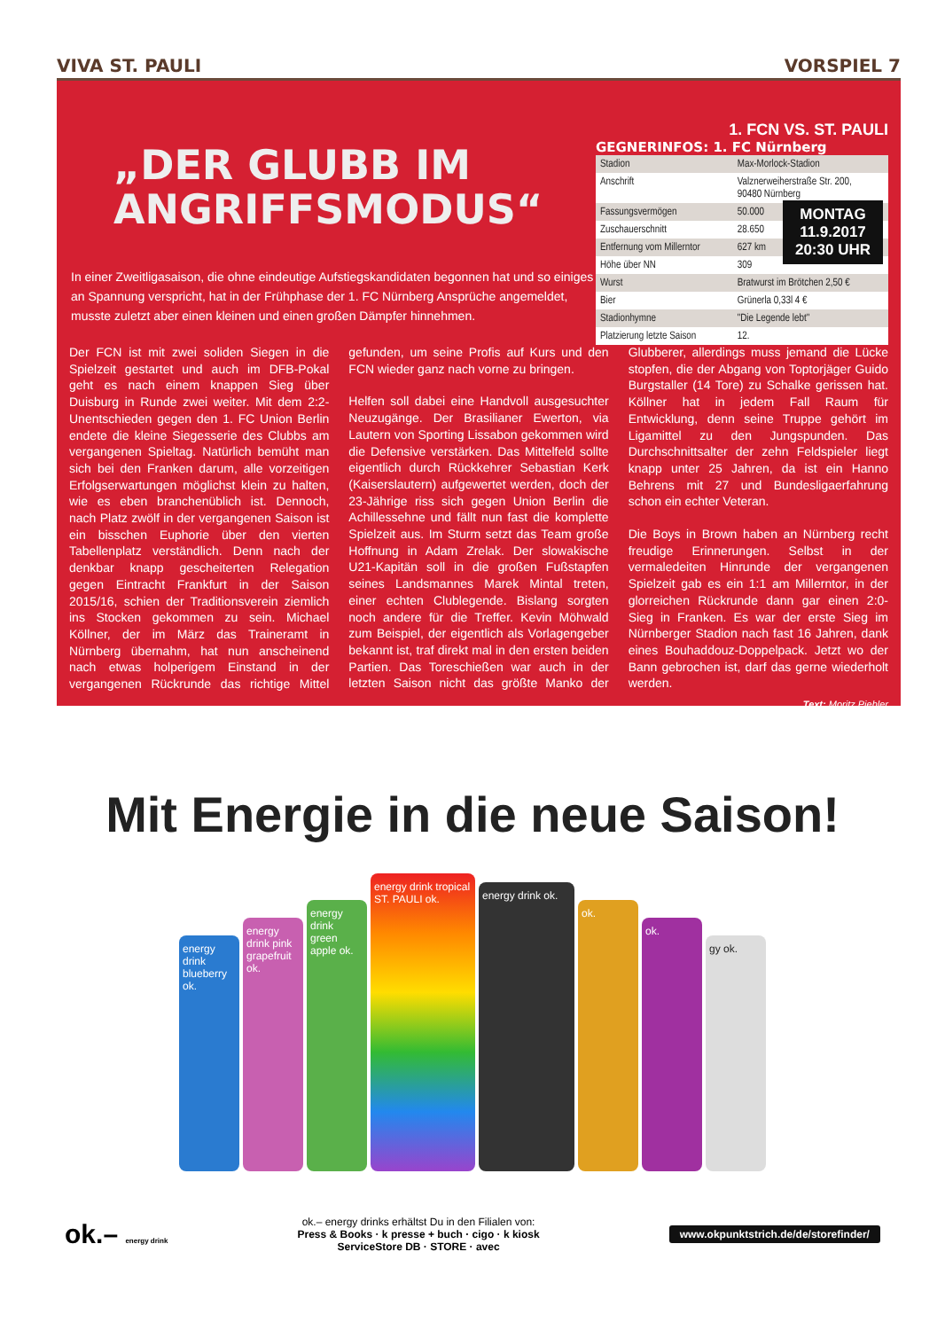VIVA ST. PAULI VORSPIEL 7
„DER GLUBB IM ANGRIFFSMODUS“
In einer Zweitligasaison, die ohne eindeutige Aufstiegskandidaten begonnen hat und so einiges an Spannung verspricht, hat in der Frühphase der 1. FC Nürnberg Ansprüche angemeldet, musste zuletzt aber einen kleinen und einen großen Dämpfer hinnehmen.
1. FCN VS. ST. PAULI
GEGNERINFOS: 1. FC Nürnberg
| Stadion | Max-Morlock-Stadion |
| Anschrift | Valznerweiherstraße Str. 200, 90480 Nürnberg |
| Fassungsvermögen | 50.000 |
| Zuschauerschnitt | 28.650 |
| Entfernung vom Millerntor | 627 km |
| Höhe über NN | 309 |
| Wurst | Bratwurst im Brötchen 2,50 € |
| Bier | Grünerla 0,33l 4 € |
| Stadionhymne | "Die Legende lebt" |
| Platzierung letzte Saison | 12. |
MONTAG
11.9.2017
20:30 UHR
Der FCN ist mit zwei soliden Siegen in die Spielzeit gestartet und auch im DFB-Pokal geht es nach einem knappen Sieg über Duisburg in Runde zwei weiter. Mit dem 2:2-Unentschieden gegen den 1. FC Union Berlin endete die kleine Siegesserie des Clubbs am vergangenen Spieltag. Natürlich bemüht man sich bei den Franken darum, alle vorzeitigen Erfolgserwartungen möglichst klein zu halten, wie es eben branchenüblich ist. Dennoch, nach Platz zwölf in der vergangenen Saison ist ein bisschen Euphorie über den vierten Tabellenplatz verständlich. Denn nach der denkbar knapp gescheiterten Relegation gegen Eintracht Frankfurt in der Saison 2015/16, schien der Traditionsverein ziemlich ins Stocken gekommen zu sein. Michael Köllner, der im März das Traineramt in Nürnberg übernahm, hat nun anscheinend nach etwas holperigem Einstand in der vergangenen Rückrunde das richtige Mittel gefunden, um seine Profis auf Kurs und den FCN wieder ganz nach vorne zu bringen.
Helfen soll dabei eine Handvoll ausgesuchter Neuzugänge. Der Brasilianer Ewerton, via Lautern von Sporting Lissabon gekommen wird die Defensive verstärken. Das Mittelfeld sollte eigentlich durch Rückkehrer Sebastian Kerk (Kaiserslautern) aufgewertet werden, doch der 23-Jährige riss sich gegen Union Berlin die Achillessehne und fällt nun fast die komplette Spielzeit aus. Im Sturm setzt das Team große Hoffnung in Adam Zrelak. Der slowakische U21-Kapitän soll in die großen Fußstapfen seines Landsmannes Marek Mintal treten, einer echten Clublegende. Bislang sorgten noch andere für die Treffer. Kevin Möhwald zum Beispiel, der eigentlich als Vorlagengeber bekannt ist, traf direkt mal in den ersten beiden Partien. Das Toreschießen war auch in der letzten Saison nicht das größte Manko der Glubberer, allerdings muss jemand die Lücke stopfen, die der Abgang von Toptorjäger Guido Burgstaller (14 Tore) zu Schalke gerissen hat. Köllner hat in jedem Fall Raum für Entwicklung, denn seine Truppe gehört im Ligamittel zu den Jungspunden. Das Durchschnittsalter der zehn Feldspieler liegt knapp unter 25 Jahren, da ist ein Hanno Behrens mit 27 und Bundesligaerfahrung schon ein echter Veteran.
Die Boys in Brown haben an Nürnberg recht freudige Erinnerungen. Selbst in der vermaledeiten Hinrunde der vergangenen Spielzeit gab es ein 1:1 am Millerntor, in der glorreichen Rückrunde dann gar einen 2:0-Sieg in Franken. Es war der erste Sieg im Nürnberger Stadion nach fast 16 Jahren, dank eines Bouhaddouz-Doppelpack. Jetzt wo der Bann gebrochen ist, darf das gerne wiederholt werden.
Text: Moritz Piehler
Mit Energie in die neue Saison!
energy drink blueberry ok.
energy drink pink grapefruit ok.
energy drink green apple ok.
energy drink tropical ST. PAULI ok.
energy drink ok.
ok.
ok.
gy ok.
ok.– energy drink
ok.– energy drinks erhältst Du in den Filialen von:
Press & Books · k presse + buch · cigo · k kiosk
ServiceStore DB · STORE · avec
www.okpunktstrich.de/de/storefinder/